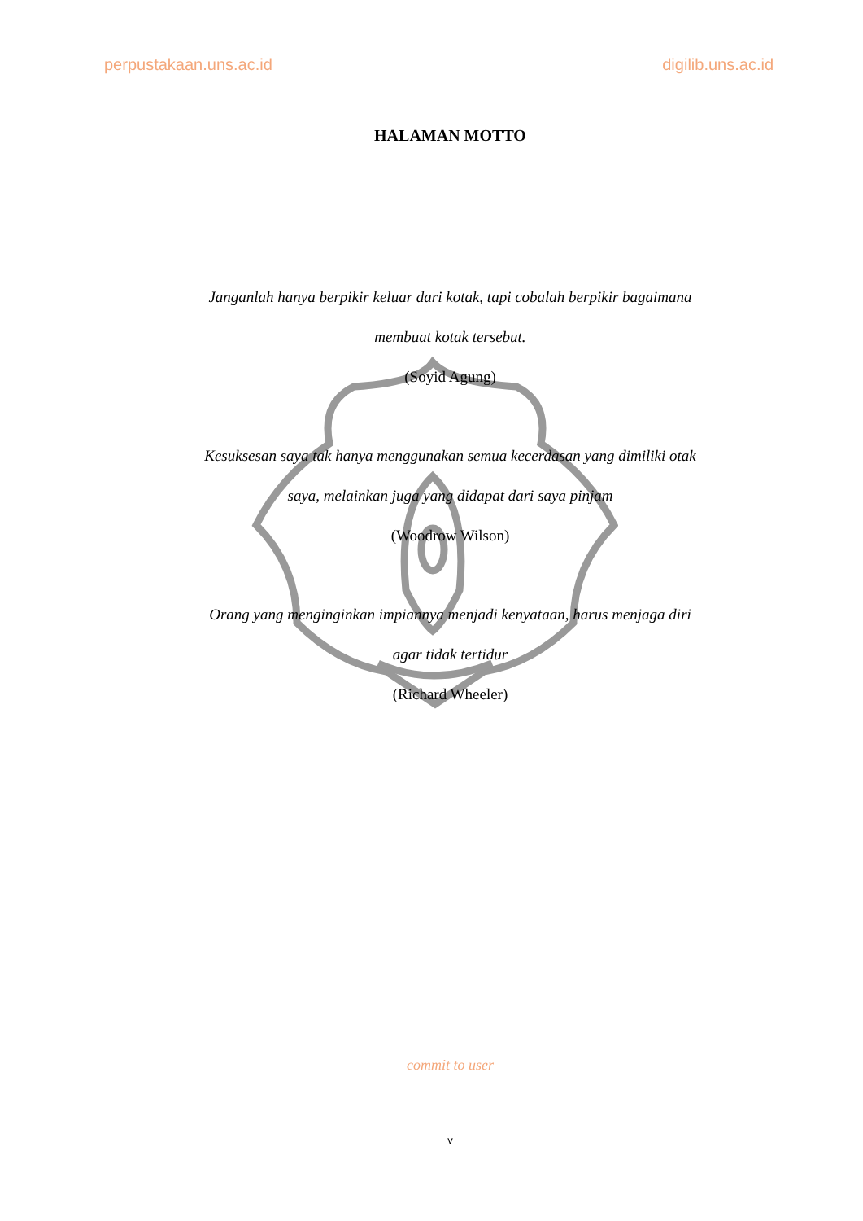perpustakaan.uns.ac.id digilib.uns.ac.id
HALAMAN MOTTO
Janganlah hanya berpikir keluar dari kotak, tapi cobalah berpikir bagaimana
membuat kotak tersebut.
(Soyid Agung)
Kesuksesan saya tak hanya menggunakan semua kecerdasan yang dimiliki otak
saya, melainkan juga yang didapat dari saya pinjam
(Woodrow Wilson)
Orang yang menginginkan impiannya menjadi kenyataan, harus menjaga diri
agar tidak tertidur
(Richard Wheeler)
commit to user
v